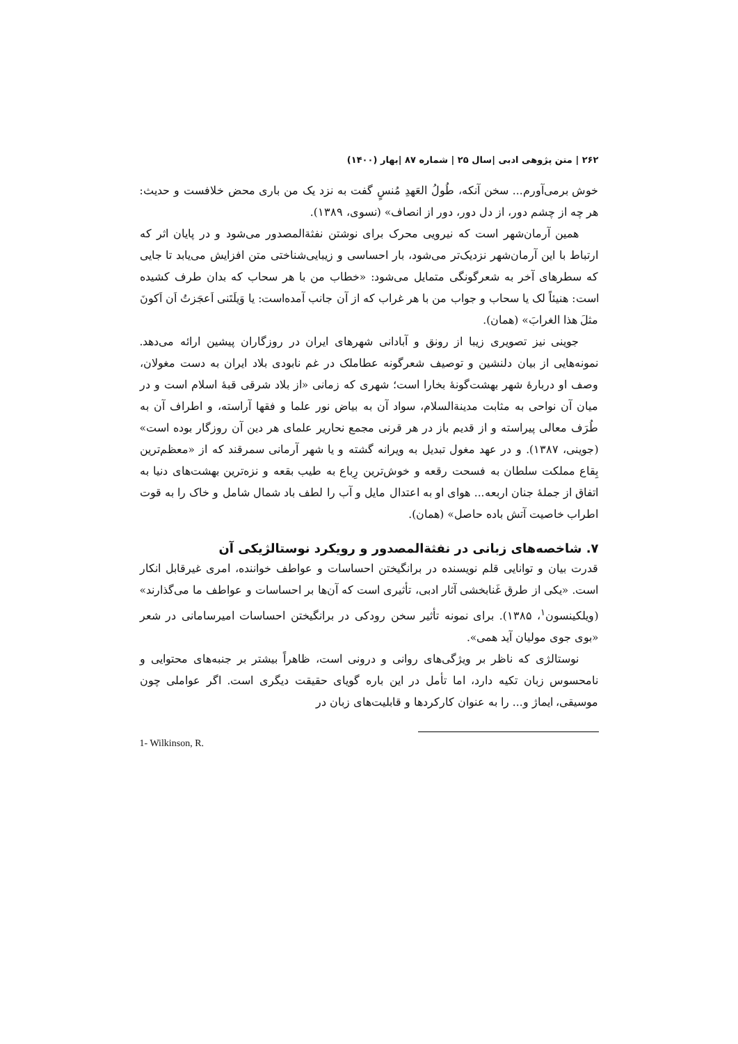۲۶۲ | متن پژوهی ادبی |سال ۲۵ | شماره ۸۷ |بهار (۱۴۰۰)
خوش برمی‌آورم... سخن آنکه، طُولُ العَهدِ مُنسٍ گفت به نزد یک من باری محض خلافست و حدیث: هر چه از چشم دور، از دل دور، دور از انصاف» (نسوی، ۱۳۸۹).
همین آرمان‌شهر است که نیرویی محرک برای نوشتن نفثةالمصدور می‌شود و در پایان اثر که ارتباط با این آرمان‌شهر نزدیک‌تر می‌شود، بار احساسی و زیبایی‌شناختی متن افزایش می‌یابد تا جایی که سطرهای آخر به شعرگونگی متمایل می‌شود: «خطاب من با هر سحاب که بدان طرف کشیده است: هنیئاً لک یا سحاب و جواب من با هر غراب که از آن جانب آمده‌است: یا وَیلَتَنی اَعجَزتُ اَن اَکونَ مثلَ هذا الغرابَ» (همان).
جوینی نیز تصویری زیبا از رونق و آبادانی شهرهای ایران در روزگاران پیشین ارائه می‌دهد. نمونه‌هایی از بیان دلنشین و توصیف شعرگونه عطاملک در غم نابودی بلاد ایران به دست مغولان، وصف او دربارهٔ شهر بهشت‌گونهٔ بخارا است؛ شهری که زمانی «از بلاد شرقی قبهٔ اسلام است و در میان آن نواحی به مثابت مدینةالسلام، سواد آن به بیاض نور علما و فقها آراسته، و اطراف آن به طُرَف معالی پیراسته و از قدیم باز در هر قرنی مجمع نحاریر علمای هر دین آن روزگار بوده است» (جوینی، ۱۳۸۷). و در عهد مغول تبدیل به ویرانه گشته و یا شهر آرمانی سمرقند که از «معظم‌ترین بِقاع مملکت سلطان به فسحت رقعه و خوش‌ترین رِباع به طیب بقعه و نزه‌ترین بهشت‌های دنیا به اتفاق از جملهٔ جنان اربعه... هوای او به اعتدال مایل و آب را لطف باد شمال شامل و خاک را به قوت اطراب خاصیت آتش باده حاصل» (همان).
۷. شاخصه‌های زبانی در نفثةالمصدور و رویکرد نوستالژیکی آن
قدرت بیان و توانایی قلم نویسنده در برانگیختن احساسات و عواطف خواننده، امری غیرقابل انکار است. «یکی از طرق غَنابخشی آثار ادبی، تأثیری است که آن‌ها بر احساسات و عواطف ما می‌گذارند» (ویلکینسون<sup>۱</sup>، ۱۳۸۵). برای نمونه تأثیر سخن رودکی در برانگیختن احساسات امیرسامانی در شعر «بوی جوی مولیان آید همی».
نوستالژی که ناظر بر ویژگی‌های روانی و درونی است، ظاهراً بیشتر بر جنبه‌های محتوایی و نامحسوس زبان تکیه دارد، اما تأمل در این باره گویای حقیقت دیگری است. اگر عواملی چون موسیقی، ایماژ و... را به عنوان کارکردها و قابلیت‌های زبان در
1- Wilkinson, R.